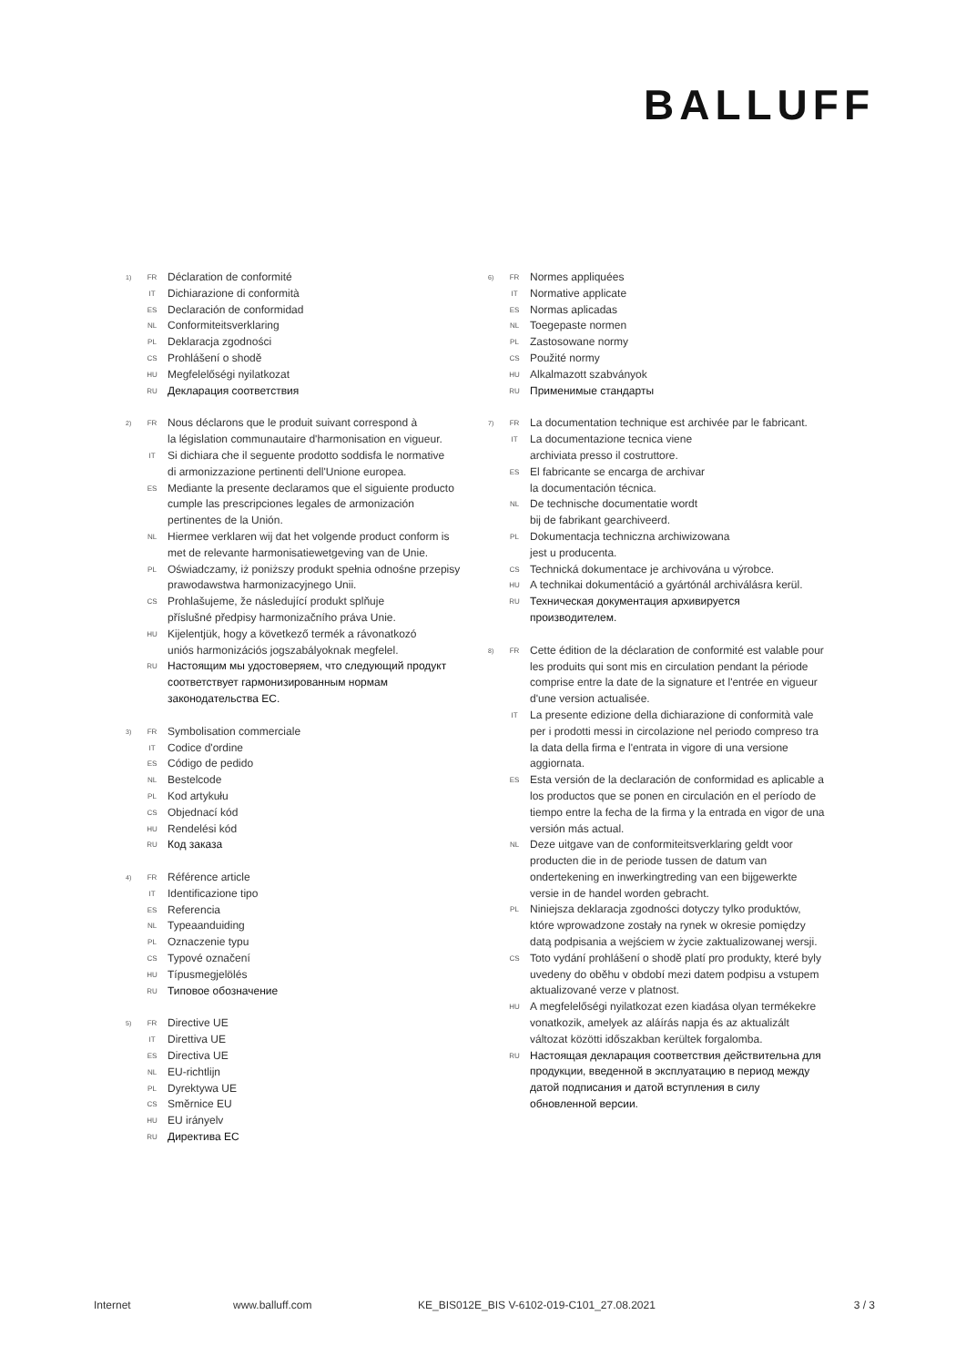BALLUFF
1) FR Déclaration de conformité
IT Dichiarazione di conformità
ES Declaración de conformidad
NL Conformiteitsverklaring
PL Deklaracja zgodności
CS Prohlášení o shodě
HU Megfelelőségi nyilatkozat
RU Декларация соответствия
2) FR Nous déclarons que le produit suivant correspond à
la législation communautaire d'harmonisation en vigueur.
IT Si dichiara che il seguente prodotto soddisfa le normative
di armonizzazione pertinenti dell'Unione europea.
ES Mediante la presente declaramos que el siguiente producto cumple las prescripciones legales de armonización pertinentes de la Unión.
NL Hiermee verklaren wij dat het volgende product conform is met de relevante harmonisatiewetgeving van de Unie.
PL Oświadczamy, iż poniższy produkt spełnia odnośne przepisy prawodawstwa harmonizacyjnego Unii.
CS Prohlašujeme, že následující produkt splňuje
příslušné předpisy harmonizačního práva Unie.
HU Kijelentjük, hogy a következő termék a rávonatkozó
uniós harmonizációs jogszabályoknak megfelel.
RU Настоящим мы удостоверяем, что следующий продукт соответствует гармонизированным нормам законодательства ЕС.
3) FR Symbolisation commerciale
IT Codice d'ordine
ES Código de pedido
NL Bestelcode
PL Kod artykułu
CS Objednací kód
HU Rendelési kód
RU Код заказа
4) FR Référence article
IT Identificazione tipo
ES Referencia
NL Typeaanduiding
PL Oznaczenie typu
CS Typové označení
HU Típusmegjelölés
RU Типовое обозначение
5) FR Directive UE
IT Direttiva UE
ES Directiva UE
NL EU-richtlijn
PL Dyrektywa UE
CS Směrnice EU
HU EU irányelv
RU Директива ЕС
6) FR Normes appliquées
IT Normative applicate
ES Normas aplicadas
NL Toegepaste normen
PL Zastosowane normy
CS Použité normy
HU Alkalmazott szabványok
RU Применимые стандарты
7) FR La documentation technique est archivée par le fabricant.
IT La documentazione tecnica viene
archiviata presso il costruttore.
ES El fabricante se encarga de archivar
la documentación técnica.
NL De technische documentatie wordt
bij de fabrikant gearchiveerd.
PL Dokumentacja techniczna archiwizowana
jest u producenta.
CS Technická dokumentace je archivována u výrobce.
HU A technikai dokumentáció a gyártónál archiválásra kerül.
RU Техническая документация архивируется
производителем.
8) FR Cette édition de la déclaration de conformité est valable pour les produits qui sont mis en circulation pendant la période comprise entre la date de la signature et l'entrée en vigueur d'une version actualisée.
IT La presente edizione della dichiarazione di conformità vale per i prodotti messi in circolazione nel periodo compreso tra la data della firma e l'entrata in vigore di una versione aggiornata.
ES Esta versión de la declaración de conformidad es aplicable a los productos que se ponen en circulación en el período de tiempo entre la fecha de la firma y la entrada en vigor de una versión más actual.
NL Deze uitgave van de conformiteitsverklaring geldt voor producten die in de periode tussen de datum van ondertekening en inwerkingtreding van een bijgewerkte versie in de handel worden gebracht.
PL Niniejsza deklaracja zgodności dotyczy tylko produktów, które wprowadzone zostały na rynek w okresie pomiędzy datą podpisania a wejściem w życie zaktualizowanej wersji.
CS Toto vydání prohlášení o shodě platí pro produkty, které byly uvedeny do oběhu v období mezi datem podpisu a vstupem aktualizované verze v platnost.
HU A megfelelőségi nyilatkozat ezen kiadása olyan termékekre vonatkozik, amelyek az aláírás napja és az aktualizált változat közötti időszakban kerültek forgalomba.
RU Настоящая декларация соответствия действительна для продукции, введенной в эксплуатацию в период между датой подписания и датой вступления в силу обновленной версии.
Internet www.balluff.com KE_BIS012E_BIS V-6102-019-C101_27.08.2021 3 / 3